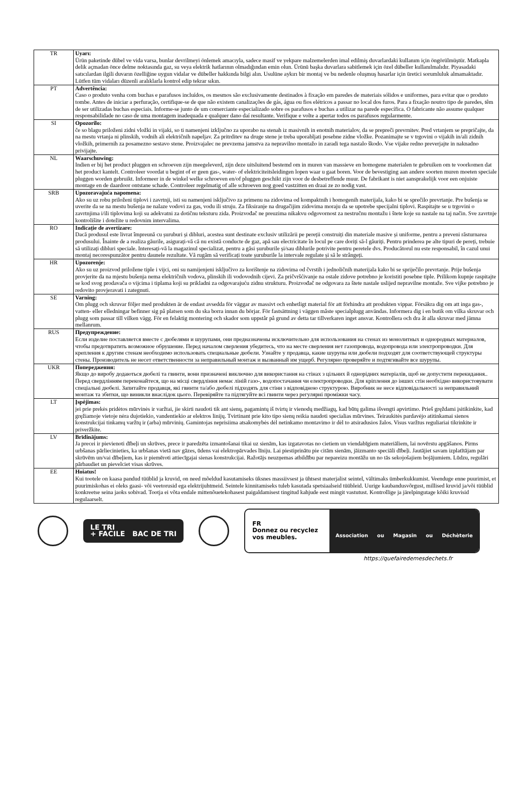| TR | Uyarı: Ürün paketinde dübel ve vida varsa, bunlar devrilmeyi önlemek amacıyla, sadece masif ve yekpare malzemelerden imal edilmiş duvarlardaki kullanım için öngörülmüştür. Matkapla delik açmadan önce delme noktasında gaz, su veya elektrik hatlarının olmadığından emin olun. Ürünü başka duvarlara sabitlemek için özel dübeller kullanılmalıdır. Piyasadaki satıcılardan ilgili duvarın özelliğine uygun vidalar ve dübeller hakkında bilgi alın. Usulüne aykırı bir montaj ve bu nedenle oluşmuş hasarlar için üretici sorumluluk almamaktadır. Lütfen tüm vidaları düzenli aralıklarla kontrol edip tekrar sıkın. |
| PT | Advertência: Caso o produto venha com buchas e parafusos incluídos, os mesmos são exclusivamente destinados à fixação em paredes de materiais sólidos e uniformes, para evitar que o produto tombe. Antes de iniciar a perfuração, certifique-se de que não existem canalizações de gás, água ou fios elétricos a passar no local dos furos. Para a fixação noutro tipo de paredes, têm de ser utilizadas buchas especiais. Informe-se junto de um comerciante especializado sobre os parafusos e buchas a utilizar na parede específica. O fabricante não assume qualquer responsabilidade no caso de uma montagem inadequada e qualquer dano daí resultante. Verifique e volte a apertar todos os parafusos regularmente. |
| SI | Opozorilo: če so blagu priloženi zidni vložki in vijaki, so ti namenjeni izključno za uporabo na stenah iz masivnih in enotnih materialov, da se prepreči prevrnitev. Pred vrtanjem se prepričajte, da na mestu vrtanja ni plinskih, vodnih ali električnih napeljav. Za pritrditev na druge stene je treba uporabljati posebne zidne vložke. Pozanimajte se v trgovini o vijakih in/ali zidnih vložkih, primernih za posamezno sestavo stene. Proizvajalec ne prevzema jamstva za nepravilno montažo in zaradi tega nastalo škodo. Vse vijake redno preverjajte in naknadno privijajte. |
| NL | Waarschuwing: Indien er bij het product pluggen en schroeven zijn meegeleverd, zijn deze uitsluitend bestemd om in muren van massieve en homogene materialen te gebruiken om te voorkomen dat het product kantelt. Controleer voordat u begint of er geen gas-, water- of elektriciteitsleidingen lopen waar u gaat boren. Voor de bevestiging aan andere soorten muren moeten speciale pluggen worden gebruikt. Informeer in de winkel welke schroeven en/of pluggen geschikt zijn voor de desbetreffende muur. De fabrikant is niet aansprakelijk voor een onjuiste montage en de daardoor ontstane schade. Controleer regelmatig of alle schroeven nog goed vastzitten en draai ze zo nodig vast. |
| SRB | Upozoravajuća napomena: Ako su uz robu priloženi tiplovi i zavrtnji, isti su namenjeni isključivo za primenu na zidovima od kompaktnih i homogenih materijala, kako bi se sprečilo prevrtanje. Pre bušenja se uverite da se na mestu bušenja ne nalaze vodovi za gas, vodu ili struju. Za fiksiranje na drugačijim zidovima moraju da se upotrebe specijalni tiplovi. Raspitajte se u trgovini o zavrtnjima i/ili tiplovima koji su adekvatni za dotičnu teksturu zida. Proizvođač ne preuzima nikakvu odgovornost za nestručnu montažu i štete koje su nastale na taj način. Sve zavrtnje kontrolišite i dotežite u redovnim intervalima. |
| RO | Indicație de avertizare: Dacă produsul este livrat împreună cu șuruburi și dibluri, acestea sunt destinate exclusiv utilizării pe pereții construiți din materiale masive și uniforme, pentru a preveni răsturnarea produsului. Înainte de a realiza găurile, asigurați-vă că nu există conducte de gaz, apă sau electricitate în locul pe care doriți să-l găuriți. Pentru prinderea pe alte tipuri de pereți, trebuie să utilizați dibluri speciale. Interesați-vă la magazinul specializat, pentru a găsi șuruburile și/sau diblurile potrivite pentru peretele dvs. Producătorul nu este responsabil, în cazul unui montaj necorespunzător pentru daunele rezultate. Vă rugăm să verificați toate șuruburile la intervale regulate și să le strângeți. |
| HR | Upozorenje: Ako su uz proizvod priložene tiple i vijci, oni su namijenjeni isključivo za korištenje na zidovima od čvrstih i jednoličnih materijala kako bi se spriječilo prevrtanje. Prije bušenja provjerite da na mjestu bušenja nema električnih vodova, plinskih ili vodovodnih cijevi. Za pričvršćivanje na ostale zidove potrebno je koristiti posebne tiple. Prilikom kupnje raspitajte se kod svog prodavača o vijcima i tiplama koji su prikladni za odgovarajuću zidnu strukturu. Proizvođač ne odgovara za štete nastale uslijed nepravilne montaže. Sve vijke potrebno je redovito provjeravati i zategnuti. |
| SE | Varning: Om plugg och skruvar följer med produkten är de endast avsedda för väggar av massivt och enhetligt material för att förhindra att produkten vippar. Försäkra dig om att inga gas-, vatten- eller elledningar befinner sig på platsen som du ska borra innan du börjar. För fastsättning i väggen måste specialplugg användas. Informera dig i en butik om vilka skruvar och plugg som passar till vilken vägg. För en felaktig montering och skador som uppstår på grund av detta tar tillverkaren inget ansvar. Kontrollera och dra åt alla skruvar med jämna mellanrum. |
| RUS | Предупреждение: Если изделие поставляется вместе с дюбелями и шурупами, они предназначены исключительно для использования на стенах из монолитных и однородных материалов, чтобы предотвратить возможное обрушение. Перед началом сверления убедитесь, что на месте сверления нет газопровода, водопровода или электропроводки. Для крепления к другим стенам необходимо использовать специальные дюбели. Узнайте у продавца, какие шурупы или дюбели подходят для соответствующей структуры стены. Производитель не несет ответственности за неправильный монтаж и вызванный им ущерб. Регулярно проверяйте и подтягивайте все шурупы. |
| UKR | Попередження: Якщо до виробу додаються дюбелі та гвинти, вони призначені виключно для використання на стінах з цільних й однорідних матеріалів, щоб не допустити перекидання.. Перед свердлінням переконайтеся, що на місці свердління немає ліній газо-, водопостачання чи електропроводки. Для кріплення до інших стін необхідно використовувати спеціальні дюбелі. Запитайте продавця, які гвинти та/або дюбелі підходять для стіни з відповідною структурою. Виробник не несе відповідальності за неправильний монтаж та збитки, що виникли внаслідок цього. Перевіряйте та підтягуйте всі гвинти через регулярні проміжки часу. |
| LT | Įspėjimas: jei prie prekės pridėtos mūrvinės ir varžtai, jie skirti naudoti tik ant sienų, pagamintų iš tvirtų ir vienodų medžiagų, kad būtų galima išvengti apvirtimo. Prieš gręždami įsitikinkite, kad gręžiamoje vietoje nėra dujotiekio, vandentiekio ar elektros linijų. Tvirtinant prie kito tipo sienų reikia naudoti specialias mūrvines. Teiraukitės pardavėjo atitinkamai sienos konstrukcijai tinkamų varžtų ir (arba) mūrvinių. Gamintojas neprisiima atsakomybės dėl netinkamo montavimo ir dėl to atsiradusios žalos. Visus varžtus reguliariai tikrinkite ir priveržkite. |
| LV | Brīdinājums: Ja precei ir pievienoti dībeļi un skrūves, prece ir paredzēta izmantošanai tikai uz sienām, kas izgatavotas no cietiem un viendabīgiem materiāliem, lai novērstu apgāšanos. Pirms urbšanas pārliecinieties, ka urbšanas vietā nav gāzes, ūdens vai elektropārvades līniju. Lai piestiprinātu pie citām sienām, jāizmanto speciāli dībeļi. Jautājiet savam izplatītājam par skrūvēm un/vai dībeļiem, kas ir piemēroti attiecīgajai sienas konstrukcijai. Ražotājs neuzņemas atbildību par nepareizu montāžu un no tās sekojošajiem bojājumiem. Lūdzu, regulāri pārbaudiet un pievelciet visas skrūves. |
| EE | Hoiatus! Kui tootele on kaasa pandud tüüblid ja kruvid, on need mõeldud kasutamiseks üksnes massiivsest ja ühtsest materjalist seintel, vältimaks ümberkukkumist. Veenduge enne puurimist, et puurimiskohas ei oleks gaasi- või veetorusid ega elektrijuhtmeid. Seintele kinnitamiseks tuleb kasutada spetsiaalseid tüübleid. Uurige kaubandusvõrgust, millised kruvid ja/või tüüblid konkreetse seina jaoks sobivad. Tootja ei võta endale mittenõuetekohasest paigaldamisest tingitud kahjude eest mingit vastutust. Kontrollige ja järelpingutage kõiki kruvisid regulaarselt. |
LE TRI
+ FACILE BAC DE TRI
FR
Donnez ou recyclez vos meubles.
Association ou Magasin ou Déchèterie
https://quefairedemesdechets.fr